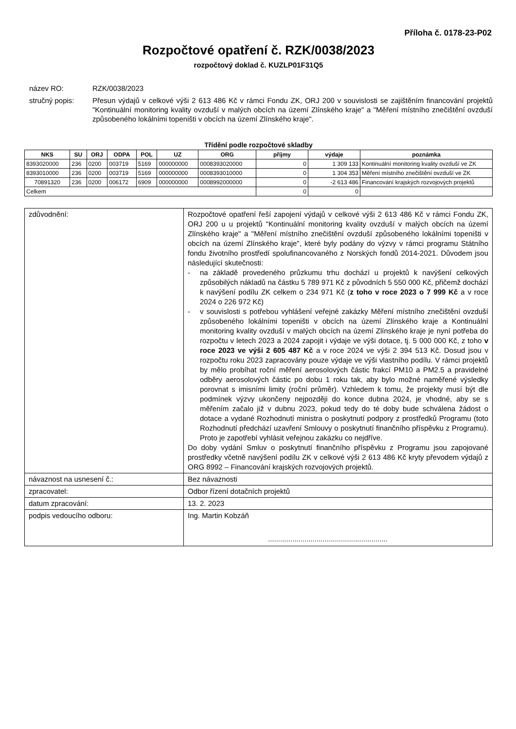Příloha č. 0178-23-P02
Rozpočtové opatření č. RZK/0038/2023
rozpočtový doklad č. KUZLP01F31Q5
název RO:
RZK/0038/2023
stručný popis:
Přesun výdajů v celkové výši 2 613 486 Kč v rámci Fondu ZK, ORJ 200 v souvislosti se zajištěním financování projektů "Kontinuální monitoring kvality ovzduší v malých obcích na území Zlínského kraje" a "Měření místního znečištění ovzduší způsobeného lokálními topeništi v obcích na území Zlínského kraje".
Třídění podle rozpočtové skladby
| NKS | SU | ORJ | ODPA | POL | UZ | ORG | příjmy | výdaje | poznámka |
| --- | --- | --- | --- | --- | --- | --- | --- | --- | --- |
| 8393020000 | 236 | 0200 | 003719 | 5169 | 000000000 | 0008393020000 | 0 | 1 309 133 | Kontinuální monitoring kvality ovzduší ve ZK |
| 8393010000 | 236 | 0200 | 003719 | 5169 | 000000000 | 0008393010000 | 0 | 1 304 353 | Měření místního znečištění ovzduší ve ZK |
| 70891320 | 236 | 0200 | 006172 | 6909 | 000000000 | 0008992000000 | 0 | -2 613 486 | Financování krajských rozvojových projektů |
| Celkem | | | | | | | 0 | 0 | |
| zdůvodnění: | Rozpočtové opatření řeší zapojení výdajů v celkové výši 2 613 486 Kč v rámci Fondu ZK, ORJ 200 u u projektů "Kontinuální monitoring kvality ovzduší v malých obcích na území Zlínského kraje" a "Měření místního znečištění ovzduší způsobeného lokálními topeništi v obcích na území Zlínského kraje", které byly podány do výzvy v rámci programu Státního fondu životního prostředí spolufinancovaného z Norských fondů 2014-2021. Důvodem jsou následující skutečnosti: - na základě provedeného průzkumu trhu dochází u projektů k navýšení celkových způsobilých nákladů na částku 5 789 971 Kč z původních 5 550 000 Kč, přičemž dochází k navýšení podílu ZK celkem o 234 971 Kč ( z toho v roce 2023 o 7 999 Kč a v roce 2024 o 226 972 Kč) - v souvislosti s potřebou vyhlášení veřejné zakázky Měření místního znečištění ovzduší způsobeného lokálními topeništi v obcích na území Zlínského kraje a Kontinuální monitoring kvality ovzduší v malých obcích na území Zlínského kraje je nyní potřeba do rozpočtu v letech 2023 a 2024 zapojit i výdaje ve výši dotace, tj. 5 000 000 Kč, z toho v roce 2023 ve výši 2 605 487 Kč a v roce 2024 ve výši 2 394 513 Kč. Dosud jsou v rozpočtu roku 2023 zapracovány pouze výdaje ve výši vlastního podílu. V rámci projektů by mělo probíhat roční měření aerosolových částic frakcí PM10 a PM2.5 a pravidelné odběry aerosolových částic po dobu 1 roku tak, aby bylo možné naměřené výsledky porovnat s imisními limity (roční průměr). Vzhledem k tomu, že projekty musí být dle podmínek výzvy ukončeny nejpozději do konce dubna 2024, je vhodné, aby se s měřením začalo již v dubnu 2023, pokud tedy do té doby bude schválena žádost o dotace a vydané Rozhodnutí ministra o poskytnutí podpory z prostředků Programu (toto Rozhodnutí předchází uzavření Smlouvy o poskytnutí finančního příspěvku z Programu). Proto je zapotřebí vyhlásit veřejnou zakázku co nejdříve. Do doby vydání Smluv o poskytnutí finančního příspěvku z Programu jsou zapojované prostředky včetně navýšení podílu ZK v celkové výši 2 613 486 Kč kryty převodem výdajů z ORG 8992 – Financování krajských rozvojových projektů. |
| návaznost na usnesení č.: | Bez návaznosti |
| zpracovatel: | Odbor řízení dotačních projektů |
| datum zpracování: | 13. 2. 2023 |
| podpis vedoucího odboru: | Ing. Martin Kobzáň ........................................................... |